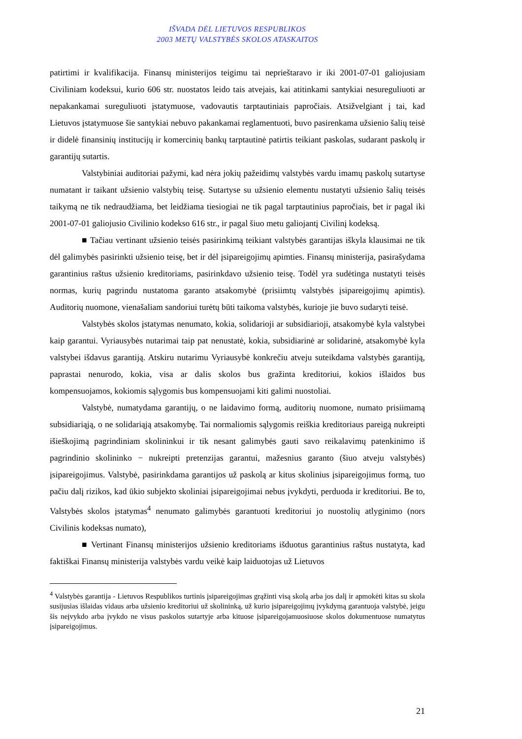IŠVADA DĖL LIETUVOS RESPUBLIKOS
2003 METŲ VALSTYBĖS SKOLOS ATASKAITOS
patirtimi ir kvalifikacija. Finansų ministerijos teigimu tai neprieštaravo ir iki 2001-07-01 galiojusiam Civiliniam kodeksui, kurio 606 str. nuostatos leido tais atvejais, kai atitinkami santykiai nesureguliuoti ar nepakankamai sureguliuoti įstatymuose, vadovautis tarptautiniais papročiais. Atsižvelgiant į tai, kad Lietuvos įstatymuose šie santykiai nebuvo pakankamai reglamentuoti, buvo pasirenkama užsienio šalių teisė ir didelė finansinių institucijų ir komercinių bankų tarptautinė patirtis teikiant paskolas, sudarant paskolų ir garantijų sutartis.
Valstybiniai auditoriai pažymi, kad nėra jokių pažeidimų valstybės vardu imamų paskolų sutartyse numatant ir taikant užsienio valstybių teisę. Sutartyse su užsienio elementu nustatyti užsienio šalių teisės taikymą ne tik nedraudžiama, bet leidžiama tiesiogiai ne tik pagal tarptautinius papročiais, bet ir pagal iki 2001-07-01 galiojusio Civilinio kodekso 616 str., ir pagal šiuo metu galiojantį Civilinį kodeksą.
■ Tačiau vertinant užsienio teisės pasirinkimą teikiant valstybės garantijas iškyla klausimai ne tik dėl galimybės pasirinkti užsienio teisę, bet ir dėl įsipareigojimų apimties. Finansų ministerija, pasirašydama garantinius raštus užsienio kreditoriams, pasirinkdavo užsienio teisę. Todėl yra sudėtinga nustatyti teisės normas, kurių pagrindu nustatoma garanto atsakomybė (prisiimtų valstybės įsipareigojimų apimtis). Auditorių nuomone, vienašaliam sandoriui turėtų būti taikoma valstybės, kurioje jie buvo sudaryti teisė.
Valstybės skolos įstatymas nenumato, kokia, solidarioji ar subsidiarioji, atsakomybė kyla valstybei kaip garantui. Vyriausybės nutarimai taip pat nenustatė, kokia, subsidiarinė ar solidarinė, atsakomybė kyla valstybei išdavus garantiją. Atskiru nutarimu Vyriausybė konkrečiu atveju suteikdama valstybės garantiją, paprastai nenurodo, kokia, visa ar dalis skolos bus gražinta kreditoriui, kokios išlaidos bus kompensuojamos, kokiomis sąlygomis bus kompensuojami kiti galimi nuostoliai.
Valstybė, numatydama garantijų, o ne laidavimo formą, auditorių nuomone, numato prisiimamą subsidiariąją, o ne solidariąją atsakomybę. Tai normaliomis sąlygomis reiškia kreditoriaus pareigą nukreipti išieškojimą pagrindiniam skolininkui ir tik nesant galimybės gauti savo reikalavimų patenkinimo iš pagrindinio skolininko − nukreipti pretenzijas garantui, mažesnius garanto (šiuo atveju valstybės) įsipareigojimus. Valstybė, pasirinkdama garantijos už paskolą ar kitus skolinius įsipareigojimus formą, tuo pačiu dalį rizikos, kad ūkio subjekto skoliniai įsipareigojimai nebus įvykdyti, perduoda ir kreditoriui. Be to, Valstybės skolos įstatymas<sup>4</sup> nenumato galimybės garantuoti kreditoriui jo nuostolių atlyginimo (nors Civilinis kodeksas numato),
■ Vertinant Finansų ministerijos užsienio kreditoriams išduotus garantinius raštus nustatyta, kad faktiškai Finansų ministerija valstybės vardu veikė kaip laiduotojas už Lietuvos
<sup>4</sup> Valstybės garantija - Lietuvos Respublikos turtinis įsipareigojimas grąžinti visą skolą arba jos dalį ir apmokėti kitas su skola susijusias išlaidas vidaus arba užsienio kreditoriui už skolininką, už kurio įsipareigojimų įvykdymą garantuoja valstybė, jeigu šis neįvykdo arba įvykdo ne visus paskolos sutartyje arba kituose įsipareigojamuosiuose skolos dokumentuose numatytus įsipareigojimus.
21